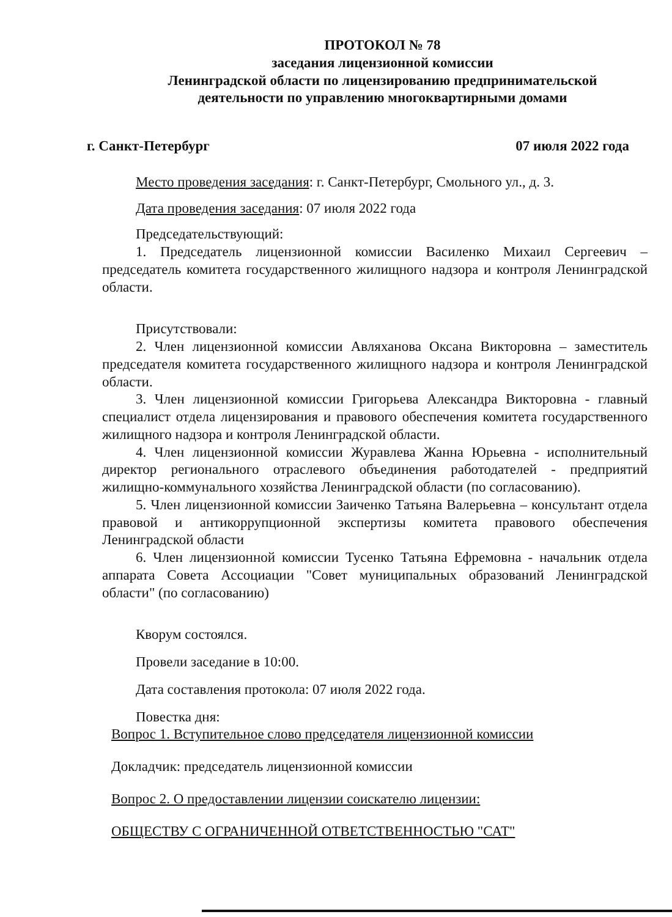ПРОТОКОЛ № 78
заседания лицензионной комиссии
Ленинградской области по лицензированию предпринимательской
деятельности по управлению многоквартирными домами
г. Санкт-Петербург 07 июля 2022 года
Место проведения заседания: г. Санкт-Петербург, Смольного ул., д. 3.
Дата проведения заседания: 07 июля 2022 года
Председательствующий:
1. Председатель лицензионной комиссии Василенко Михаил Сергеевич – председатель комитета государственного жилищного надзора и контроля Ленинградской области.
Присутствовали:
2. Член лицензионной комиссии Авляханова Оксана Викторовна – заместитель председателя комитета государственного жилищного надзора и контроля Ленинградской области.
3. Член лицензионной комиссии Григорьева Александра Викторовна - главный специалист отдела лицензирования и правового обеспечения комитета государственного жилищного надзора и контроля Ленинградской области.
4. Член лицензионной комиссии Журавлева Жанна Юрьевна - исполнительный директор регионального отраслевого объединения работодателей - предприятий жилищно-коммунального хозяйства Ленинградской области (по согласованию).
5. Член лицензионной комиссии Заиченко Татьяна Валерьевна – консультант отдела правовой и антикоррупционной экспертизы комитета правового обеспечения Ленинградской области
6. Член лицензионной комиссии Тусенко Татьяна Ефремовна - начальник отдела аппарата Совета Ассоциации "Совет муниципальных образований Ленинградской области" (по согласованию)
Кворум состоялся.
Провели заседание в 10:00.
Дата составления протокола: 07 июля 2022 года.
Повестка дня:
Вопрос 1. Вступительное слово председателя лицензионной комиссии
Докладчик: председатель лицензионной комиссии
Вопрос 2. О предоставлении лицензии соискателю лицензии:
ОБЩЕСТВУ С ОГРАНИЧЕННОЙ ОТВЕТСТВЕННОСТЬЮ "САТ"